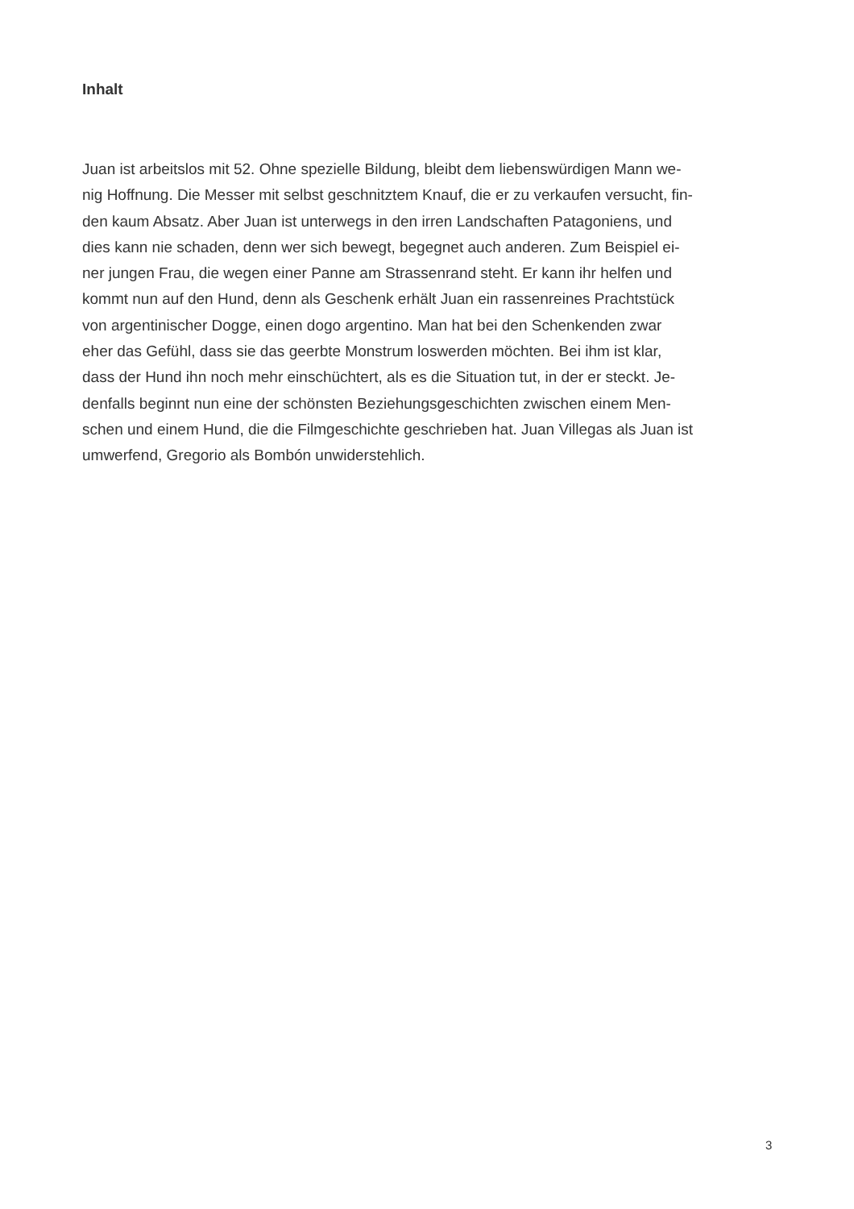Inhalt
Juan ist arbeitslos mit 52. Ohne spezielle Bildung, bleibt dem liebenswürdigen Mann we-
nig Hoffnung. Die Messer mit selbst geschnitztem Knauf, die er zu verkaufen versucht, fin-
den kaum Absatz. Aber Juan ist unterwegs in den irren Landschaften Patagoniens, und
dies kann nie schaden, denn wer sich bewegt, begegnet auch anderen. Zum Beispiel ei-
ner jungen Frau, die wegen einer Panne am Strassenrand steht. Er kann ihr helfen und
kommt nun auf den Hund, denn als Geschenk erhält Juan ein rassenreines Prachtstück
von argentinischer Dogge, einen dogo argentino. Man hat bei den Schenkenden zwar
eher das Gefühl, dass sie das geerbte Monstrum loswerden möchten. Bei ihm ist klar,
dass der Hund ihn noch mehr einschüchtert, als es die Situation tut, in der er steckt. Je-
denfalls beginnt nun eine der schönsten Beziehungsgeschichten zwischen einem Men-
schen und einem Hund, die die Filmgeschichte geschrieben hat. Juan Villegas als Juan ist
umwerfend, Gregorio als Bombón unwiderstehlich.
3